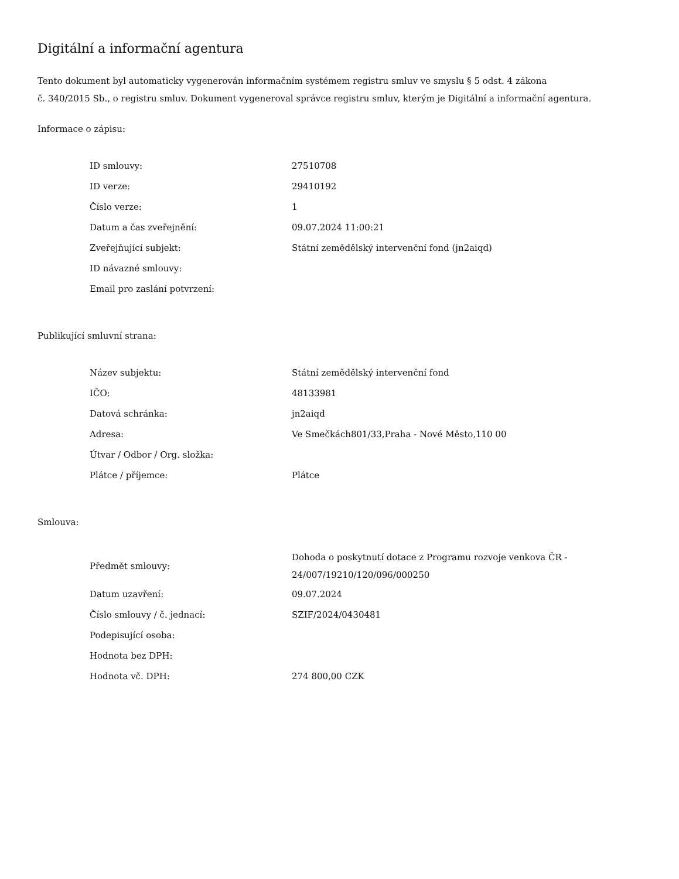Digitální a informační agentura
Tento dokument byl automaticky vygenerován informačním systémem registru smluv ve smyslu § 5 odst. 4 zákona
č. 340/2015 Sb., o registru smluv. Dokument vygeneroval správce registru smluv, kterým je Digitální a informační agentura.
Informace o zápisu:
| ID smlouvy: | 27510708 |
| ID verze: | 29410192 |
| Číslo verze: | 1 |
| Datum a čas zveřejnění: | 09.07.2024 11:00:21 |
| Zveřejňující subjekt: | Státní zemědělský intervenční fond (jn2aiqd) |
| ID návazné smlouvy: | |
| Email pro zaslání potvrzení: | |
Publikující smluvní strana:
| Název subjektu: | Státní zemědělský intervenční fond |
| IČO: | 48133981 |
| Datová schránka: | jn2aiqd |
| Adresa: | Ve Smečkách801/33,Praha - Nové Město,110 00 |
| Útvar / Odbor / Org. složka: | |
| Plátce / příjemce: | Plátce |
Smlouva:
| Předmět smlouvy: | Dohoda o poskytnutí dotace z Programu rozvoje venkova ČR - 24/007/19210/120/096/000250 |
| Datum uzavření: | 09.07.2024 |
| Číslo smlouvy / č. jednací: | SZIF/2024/0430481 |
| Podepisující osoba: | |
| Hodnota bez DPH: | |
| Hodnota vč. DPH: | 274 800,00 CZK |